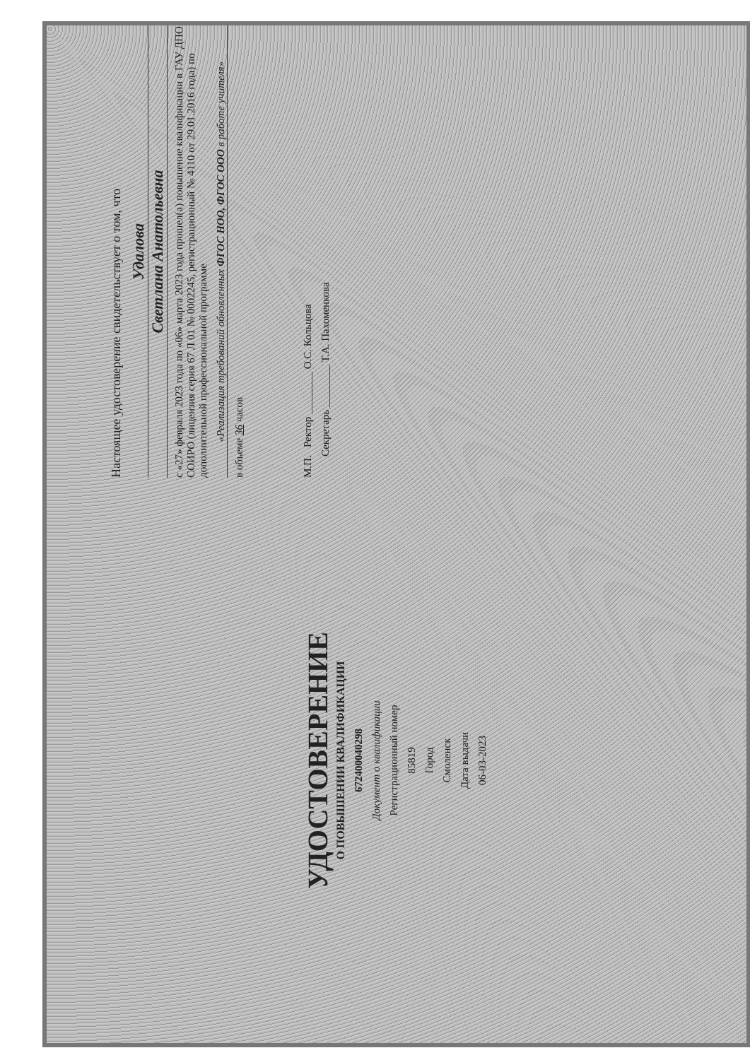УДОСТОВЕРЕНИЕ
О ПОВЫШЕНИИ КВАЛИФИКАЦИИ
672400040298
Документ о квалификации
Регистрационный номер
85819
Город
Смоленск
Дата выдачи
06-03-2023
Настоящее удостоверение свидетельствует о том, что
Удалова
Светлана Анатольевна
с «27» февраля 2023 года по «06» марта 2023 года прошел(а) повышение квалификации в ГАУ ДПО СОИРО (лицензия серия 67 Л 01 № 0002245, регистрационный № 4110 от 29.01.2016 года) по дополнительной профессиональной программе
«Реализация требований обновленных ФГОС НОО, ФГОС ООО в работе учителя»
в объеме 36 часов
М.П. Ректор ________ О.С. Кольцова
Секретарь ________ Т.А. Пахоменкова